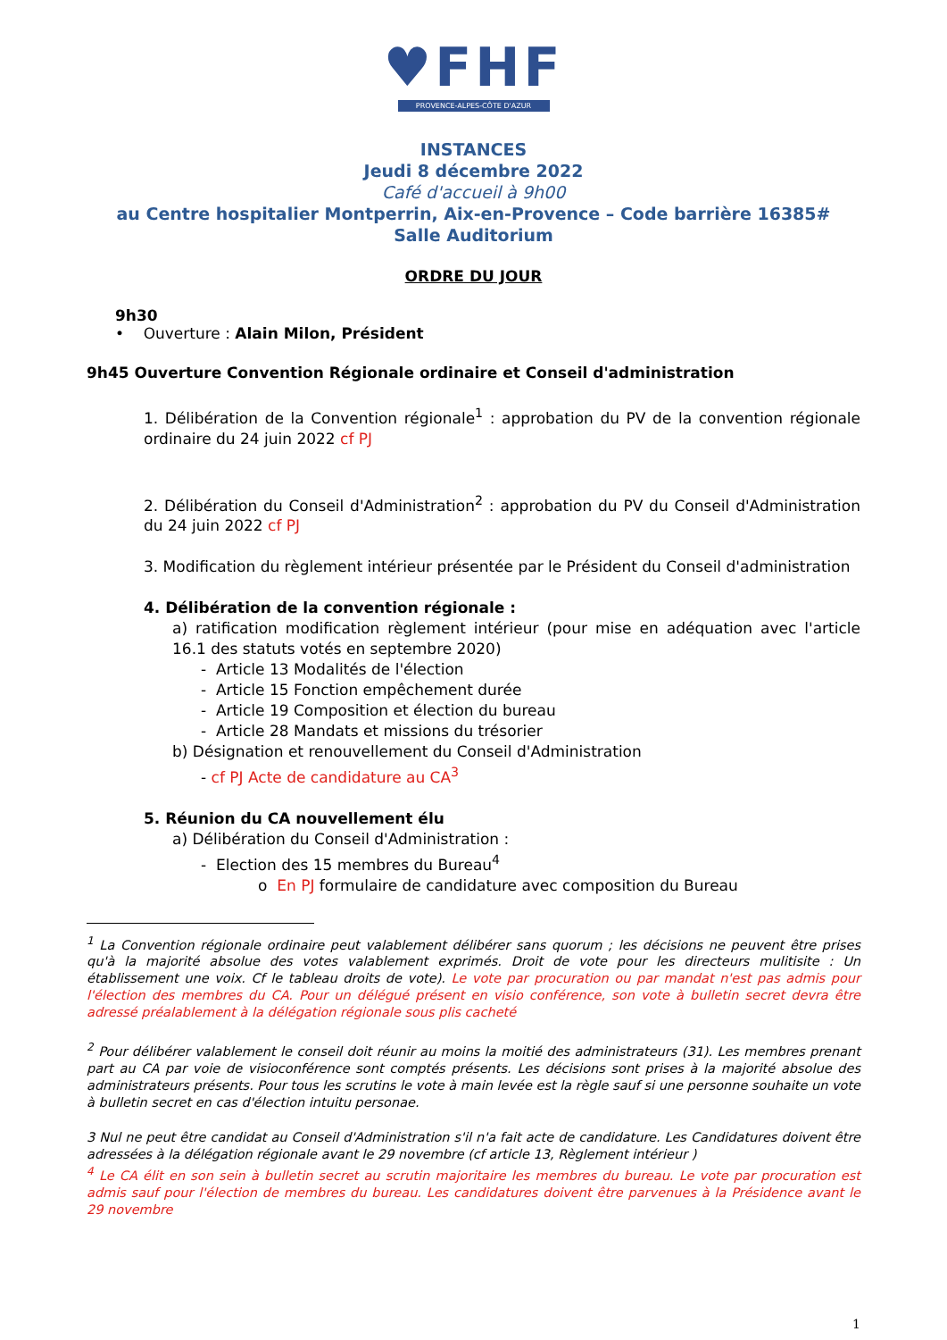♥FHF
PROVENCE-ALPES-CÔTE D'AZUR
INSTANCES
Jeudi 8 décembre 2022
Café d'accueil à 9h00
au Centre hospitalier Montperrin, Aix-en-Provence – Code barrière 16385#
Salle Auditorium
ORDRE DU JOUR
9h30
• Ouverture : Alain Milon, Président
9h45 Ouverture Convention Régionale ordinaire et Conseil d'administration
1. Délibération de la Convention régionale<sup>1</sup> : approbation du PV de la convention régionale ordinaire du 24 juin 2022 cf PJ
2. Délibération du Conseil d'Administration<sup>2</sup> : approbation du PV du Conseil d'Administration du 24 juin 2022 cf PJ
3. Modification du règlement intérieur présentée par le Président du Conseil d'administration
4. Délibération de la convention régionale :
a) ratification modification règlement intérieur (pour mise en adéquation avec l'article 16.1 des statuts votés en septembre 2020)
- Article 13 Modalités de l'élection
- Article 15 Fonction empêchement durée
- Article 19 Composition et élection du bureau
- Article 28 Mandats et missions du trésorier
b) Désignation et renouvellement du Conseil d'Administration
- cf PJ Acte de candidature au CA<sup>3</sup>
5. Réunion du CA nouvellement élu
a) Délibération du Conseil d'Administration :
- Election des 15 membres du Bureau<sup>4</sup>
o En PJ formulaire de candidature avec composition du Bureau
<sup>1</sup> La Convention régionale ordinaire peut valablement délibérer sans quorum ; les décisions ne peuvent être prises qu'à la majorité absolue des votes valablement exprimés. Droit de vote pour les directeurs mulitisite : Un établissement une voix. Cf le tableau droits de vote). Le vote par procuration ou par mandat n'est pas admis pour l'élection des membres du CA. Pour un délégué présent en visio conférence, son vote à bulletin secret devra être adressé préalablement à la délégation régionale sous plis cacheté
<sup>2</sup> Pour délibérer valablement le conseil doit réunir au moins la moitié des administrateurs (31). Les membres prenant part au CA par voie de visioconférence sont comptés présents. Les décisions sont prises à la majorité absolue des administrateurs présents. Pour tous les scrutins le vote à main levée est la règle sauf si une personne souhaite un vote à bulletin secret en cas d'élection intuitu personae.
3 Nul ne peut être candidat au Conseil d'Administration s'il n'a fait acte de candidature. Les Candidatures doivent être adressées à la délégation régionale avant le 29 novembre (cf article 13, Règlement intérieur )
<sup>4</sup> Le CA élit en son sein à bulletin secret au scrutin majoritaire les membres du bureau. Le vote par procuration est admis sauf pour l'élection de membres du bureau. Les candidatures doivent être parvenues à la Présidence avant le 29 novembre
1